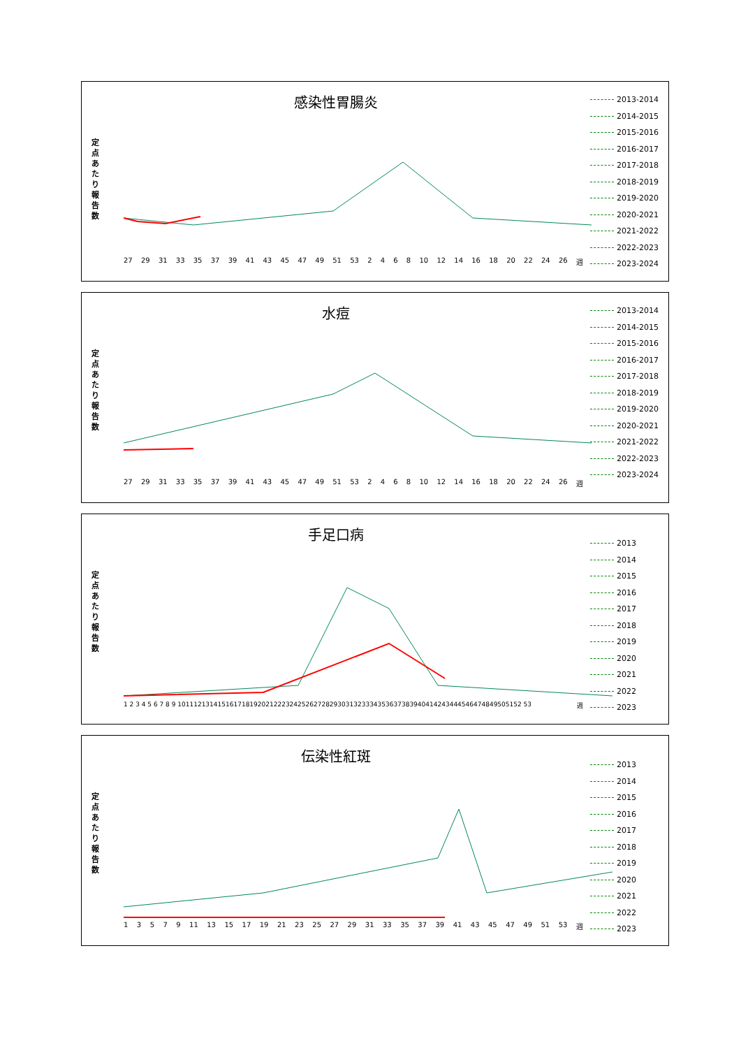感染性胃腸炎
定点あたり報告数
27 29 31 33 35 37 39 41 43 45 47 49 51 53 2468 10 12 14 16 18 20 22 24 26 週
2013-2014
2014-2015
2015-2016
2016-2017
2017-2018
2018-2019
2019-2020
2020-2021
2021-2022
2022-2023
2023-2024
水痘
定点あたり報告数
27 29 31 33 35 37 39 41 43 45 47 49 51 53 2468 10 12 14 16 18 20 22 24 26 週
2013-2014
2014-2015
2015-2016
2016-2017
2017-2018
2018-2019
2019-2020
2020-2021
2021-2022
2022-2023
2023-2024
手足口病
定点あたり報告数
1 2 3 4 5 6 7 8 9 10111213141516171819202122232425262728293031323334353637383940414243444546474849505152 53 週
2013
2014
2015
2016
2017
2018
2019
2020
2021
2022
2023
伝染性紅斑
定点あたり報告数
13579 11 13 15 17 19 21 23 25 27 29 31 33 35 37 39 41 43 45 47 49 51 53 週
2013
2014
2015
2016
2017
2018
2019
2020
2021
2022
2023